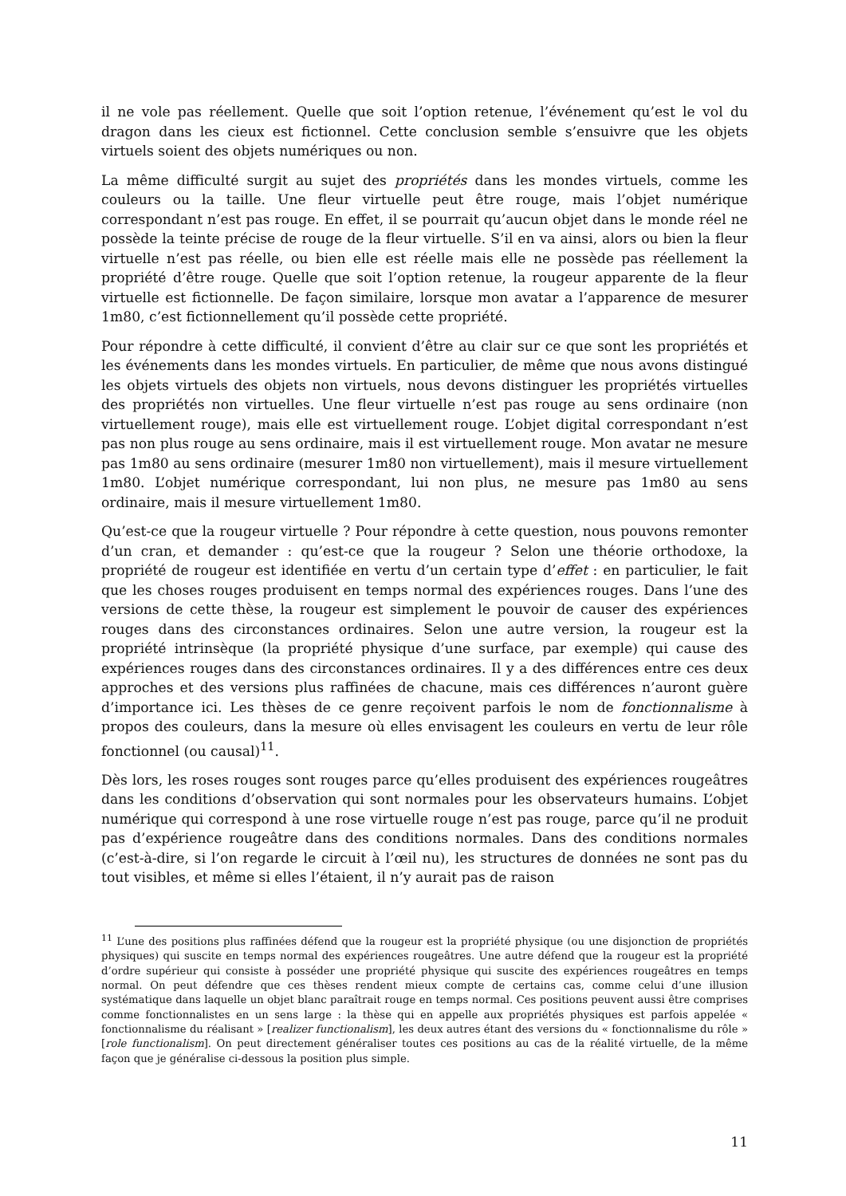il ne vole pas réellement. Quelle que soit l’option retenue, l’événement qu’est le vol du dragon dans les cieux est fictionnel. Cette conclusion semble s’ensuivre que les objets virtuels soient des objets numériques ou non.
La même difficulté surgit au sujet des propriétés dans les mondes virtuels, comme les couleurs ou la taille. Une fleur virtuelle peut être rouge, mais l’objet numérique correspondant n’est pas rouge. En effet, il se pourrait qu’aucun objet dans le monde réel ne possède la teinte précise de rouge de la fleur virtuelle. S’il en va ainsi, alors ou bien la fleur virtuelle n’est pas réelle, ou bien elle est réelle mais elle ne possède pas réellement la propriété d’être rouge. Quelle que soit l’option retenue, la rougeur apparente de la fleur virtuelle est fictionnelle. De façon similaire, lorsque mon avatar a l’apparence de mesurer 1m80, c’est fictionnellement qu’il possède cette propriété.
Pour répondre à cette difficulté, il convient d’être au clair sur ce que sont les propriétés et les événements dans les mondes virtuels. En particulier, de même que nous avons distingué les objets virtuels des objets non virtuels, nous devons distinguer les propriétés virtuelles des propriétés non virtuelles. Une fleur virtuelle n’est pas rouge au sens ordinaire (non virtuellement rouge), mais elle est virtuellement rouge. L’objet digital correspondant n’est pas non plus rouge au sens ordinaire, mais il est virtuellement rouge. Mon avatar ne mesure pas 1m80 au sens ordinaire (mesurer 1m80 non virtuellement), mais il mesure virtuellement 1m80. L’objet numérique correspondant, lui non plus, ne mesure pas 1m80 au sens ordinaire, mais il mesure virtuellement 1m80.
Qu’est-ce que la rougeur virtuelle ? Pour répondre à cette question, nous pouvons remonter d’un cran, et demander : qu’est-ce que la rougeur ? Selon une théorie orthodoxe, la propriété de rougeur est identifiée en vertu d’un certain type d’effet : en particulier, le fait que les choses rouges produisent en temps normal des expériences rouges. Dans l’une des versions de cette thèse, la rougeur est simplement le pouvoir de causer des expériences rouges dans des circonstances ordinaires. Selon une autre version, la rougeur est la propriété intrinsèque (la propriété physique d’une surface, par exemple) qui cause des expériences rouges dans des circonstances ordinaires. Il y a des différences entre ces deux approches et des versions plus raffinées de chacune, mais ces différences n’auront guère d’importance ici. Les thèses de ce genre reçoivent parfois le nom de fonctionnalisme à propos des couleurs, dans la mesure où elles envisagent les couleurs en vertu de leur rôle fonctionnel (ou causal)<sup>11</sup>.
Dès lors, les roses rouges sont rouges parce qu’elles produisent des expériences rougeâtres dans les conditions d’observation qui sont normales pour les observateurs humains. L’objet numérique qui correspond à une rose virtuelle rouge n’est pas rouge, parce qu’il ne produit pas d’expérience rougeâtre dans des conditions normales. Dans des conditions normales (c’est-à-dire, si l’on regarde le circuit à l’œil nu), les structures de données ne sont pas du tout visibles, et même si elles l’étaient, il n’y aurait pas de raison
<sup>11</sup> L’une des positions plus raffinées défend que la rougeur est la propriété physique (ou une disjonction de propriétés physiques) qui suscite en temps normal des expériences rougeâtres. Une autre défend que la rougeur est la propriété d’ordre supérieur qui consiste à posséder une propriété physique qui suscite des expériences rougeâtres en temps normal. On peut défendre que ces thèses rendent mieux compte de certains cas, comme celui d’une illusion systématique dans laquelle un objet blanc paraîtrait rouge en temps normal. Ces positions peuvent aussi être comprises comme fonctionnalistes en un sens large : la thèse qui en appelle aux propriétés physiques est parfois appelée « fonctionnalisme du réalisant » [realizer functionalism], les deux autres étant des versions du « fonctionnalisme du rôle » [role functionalism]. On peut directement généraliser toutes ces positions au cas de la réalité virtuelle, de la même façon que je généralise ci-dessous la position plus simple.
11